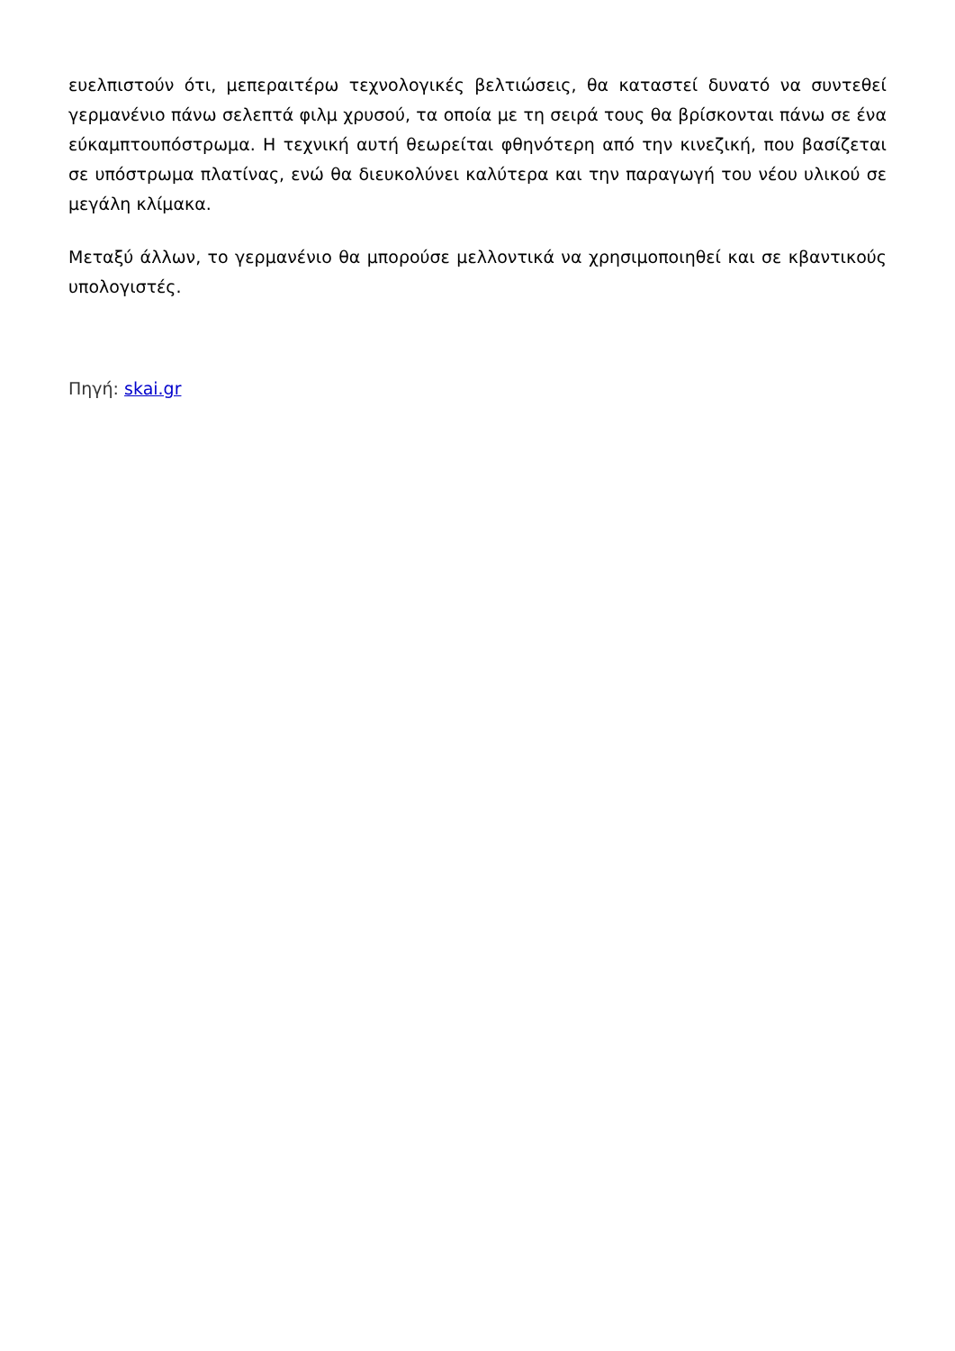ευελπιστούν ότι, μεπεραιτέρω τεχνολογικές βελτιώσεις, θα καταστεί δυνατό να συντεθεί γερμανένιο πάνω σελεπτά φιλμ χρυσού, τα οποία με τη σειρά τους θα βρίσκονται πάνω σε ένα εύκαμπτουπόστρωμα. Η τεχνική αυτή θεωρείται φθηνότερη από την κινεζική, που βασίζεται σε υπόστρωμα πλατίνας, ενώ θα διευκολύνει καλύτερα και την παραγωγή του νέου υλικού σε μεγάλη κλίμακα.
Μεταξύ άλλων, το γερμανένιο θα μπορούσε μελλοντικά να χρησιμοποιηθεί και σε κβαντικούς υπολογιστές.
Πηγή: skai.gr